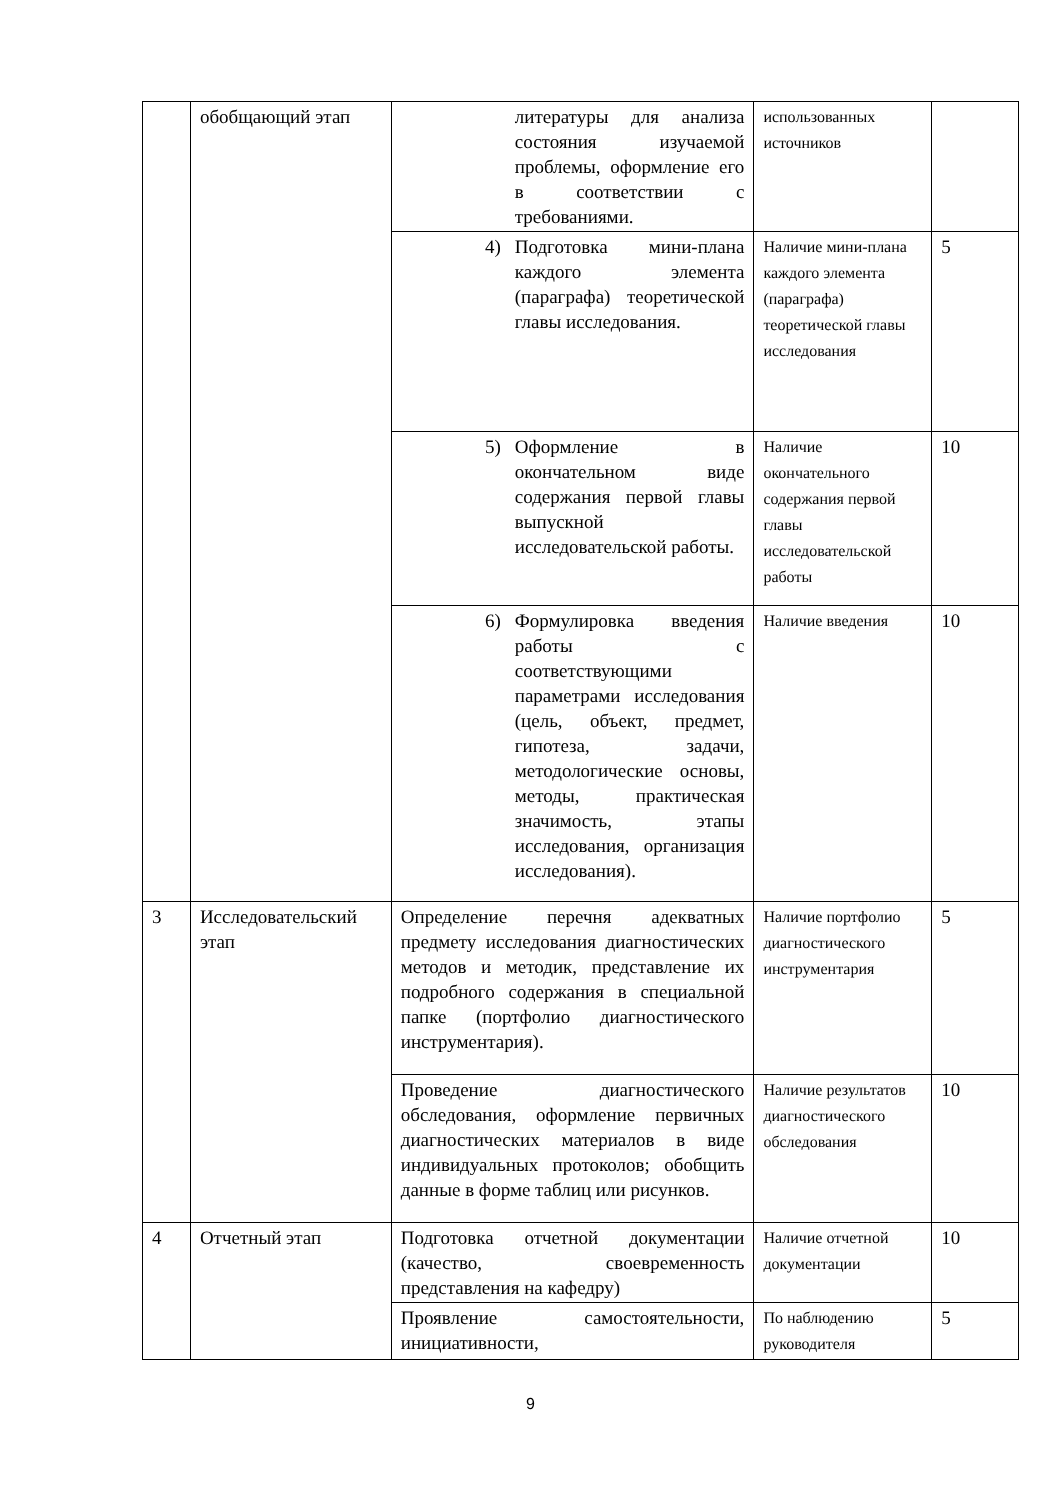| | обобщающий этап | литературы для анализа состояния изучаемой проблемы, оформление его в соответствии с требованиями. | использованных источников | |
| | | 4) Подготовка мини-плана каждого элемента (параграфа) теоретической главы исследования. | Наличие мини-плана каждого элемента (параграфа) теоретической главы исследования | 5 |
| | | 5) Оформление в окончательном виде содержания первой главы выпускной исследовательской работы. | Наличие окончательного содержания первой главы исследовательской работы | 10 |
| | | 6) Формулировка введения работы с соответствующими параметрами исследования (цель, объект, предмет, гипотеза, задачи, методологические основы, методы, практическая значимость, этапы исследования, организация исследования). | Наличие введения | 10 |
| 3 | Исследовательский этап | Определение перечня адекватных предмету исследования диагностических методов и методик, представление их подробного содержания в специальной папке (портфолио диагностического инструментария). | Наличие портфолио диагностического инструментария | 5 |
| | | Проведение диагностического обследования, оформление первичных диагностических материалов в виде индивидуальных протоколов; обобщить данные в форме таблиц или рисунков. | Наличие результатов диагностического обследования | 10 |
| 4 | Отчетный этап | Подготовка отчетной документации (качество, своевременность представления на кафедру) | Наличие отчетной документации | 10 |
| | | Проявление самостоятельности, инициативности, | По наблюдению руководителя | 5 |
9